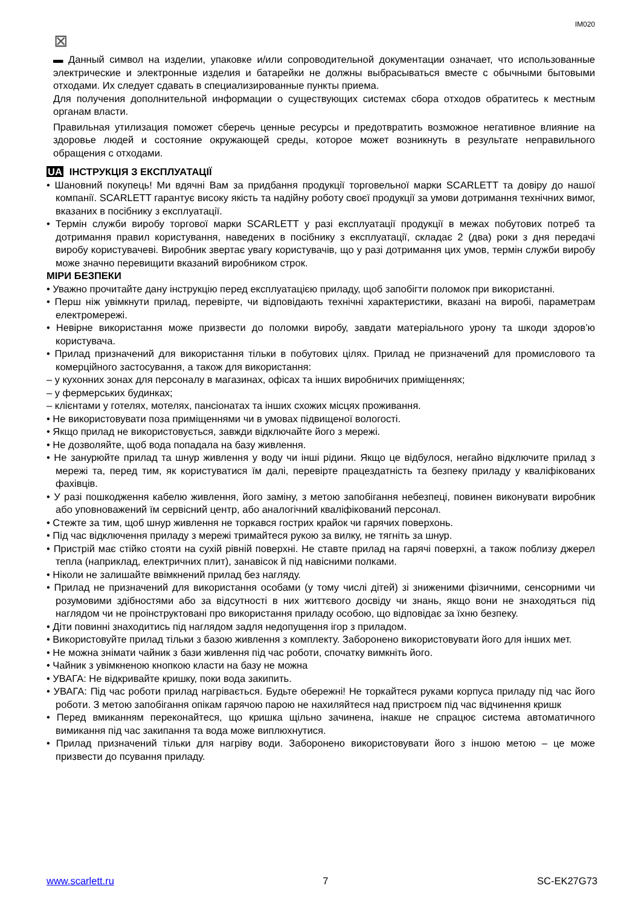IM020
⊠
▬ Данный символ на изделии, упаковке и/или сопроводительной документации означает, что использованные электрические и электронные изделия и батарейки не должны выбрасываться вместе с обычными бытовыми отходами. Их следует сдавать в специализированные пункты приема.
Для получения дополнительной информации о существующих системах сбора отходов обратитесь к местным органам власти.
Правильная утилизация поможет сберечь ценные ресурсы и предотвратить возможное негативное влияние на здоровье людей и состояние окружающей среды, которое может возникнуть в результате неправильного обращения с отходами.
UA ІНСТРУКЦІЯ З ЕКСПЛУАТАЦІЇ
• Шановний покупець! Ми вдячні Вам за придбання продукції торговельної марки SCARLETT та довіру до нашої компанії. SCARLETT гарантує високу якість та надійну роботу своєї продукції за умови дотримання технічних вимог, вказаних в посібнику з експлуатації.
• Термін служби виробу торгової марки SCARLETT у разі експлуатації продукції в межах побутових потреб та дотримання правил користування, наведених в посібнику з експлуатації, складає 2 (два) роки з дня передачі виробу користувачеві. Виробник звертає увагу користувачів, що у разі дотримання цих умов, термін служби виробу може значно перевищити вказаний виробником строк.
МІРИ БЕЗПЕКИ
• Уважно прочитайте дану інструкцію перед експлуатацією приладу, щоб запобігти поломок при використанні.
• Перш ніж увімкнути прилад, перевірте, чи відповідають технічні характеристики, вказані на виробі, параметрам електромережі.
• Невірне використання може призвести до поломки виробу, завдати матеріального урону та шкоди здоров’ю користувача.
• Прилад призначений для використання тільки в побутових цілях. Прилад не призначений для промислового та комерційного застосування, а також для використання:
– у кухонних зонах для персоналу в магазинах, офісах та інших виробничих приміщеннях;
– у фермерських будинках;
– клієнтами у готелях, мотелях, пансіонатах та інших схожих місцях проживання.
• Не використовувати поза приміщеннями чи в умовах підвищеної вологості.
• Якщо прилад не використовується, завжди відключайте його з мережі.
• Не дозволяйте, щоб вода попадала на базу живлення.
• Не занурюйте прилад та шнур живлення у воду чи інші рідини. Якщо це відбулося, негайно відключите прилад з мережі та, перед тим, як користуватися їм далі, перевірте працездатність та безпеку приладу у кваліфікованих фахівців.
• У разі пошкодження кабелю живлення, його заміну, з метою запобігання небезпеці, повинен виконувати виробник або уповноважений їм сервісний центр, або аналогічний кваліфікований персонал.
• Стежте за тим, щоб шнур живлення не торкався гострих крайок чи гарячих поверхонь.
• Під час відключення приладу з мережі тримайтеся рукою за вилку, не тягніть за шнур.
• Пристрій має стійко стояти на сухій рівній поверхні. Не ставте прилад на гарячі поверхні, а також поблизу джерел тепла (наприклад, електричних плит), занавісок й під навісними полками.
• Ніколи не залишайте ввімкнений прилад без нагляду.
• Прилад не призначений для використання особами (у тому числі дітей) зі зниженими фізичними, сенсорними чи розумовими здібностями або за відсутності в них життєвого досвіду чи знань, якщо вони не знаходяться під наглядом чи не проінструктовані про використання приладу особою, що відповідає за їхню безпеку.
• Діти повинні знаходитись під наглядом задля недопущення ігор з приладом.
• Використовуйте прилад тільки з базою живлення з комплекту. Заборонено використовувати його для інших мет.
• Не можна знімати чайник з бази живлення під час роботи, спочатку вимкніть його.
• Чайник з увімкненою кнопкою класти на базу не можна
• УВАГА: Не відкривайте кришку, поки вода закипить.
• УВАГА: Під час роботи прилад нагрівається. Будьте обережні! Не торкайтеся руками корпуса приладу під час його роботи. З метою запобігання опікам гарячою парою не нахиляйтеся над пристроєм під час відчинення кришк
• Перед вмиканням переконайтеся, що кришка щільно зачинена, інакше не спрацює система автоматичного вимикання під час закипання та вода може виплюхнутися.
• Прилад призначений тільки для нагріву води. Заборонено використовувати його з іншою метою – це може призвести до псування приладу.
www.scarlett.ru 7 SC-EK27G73